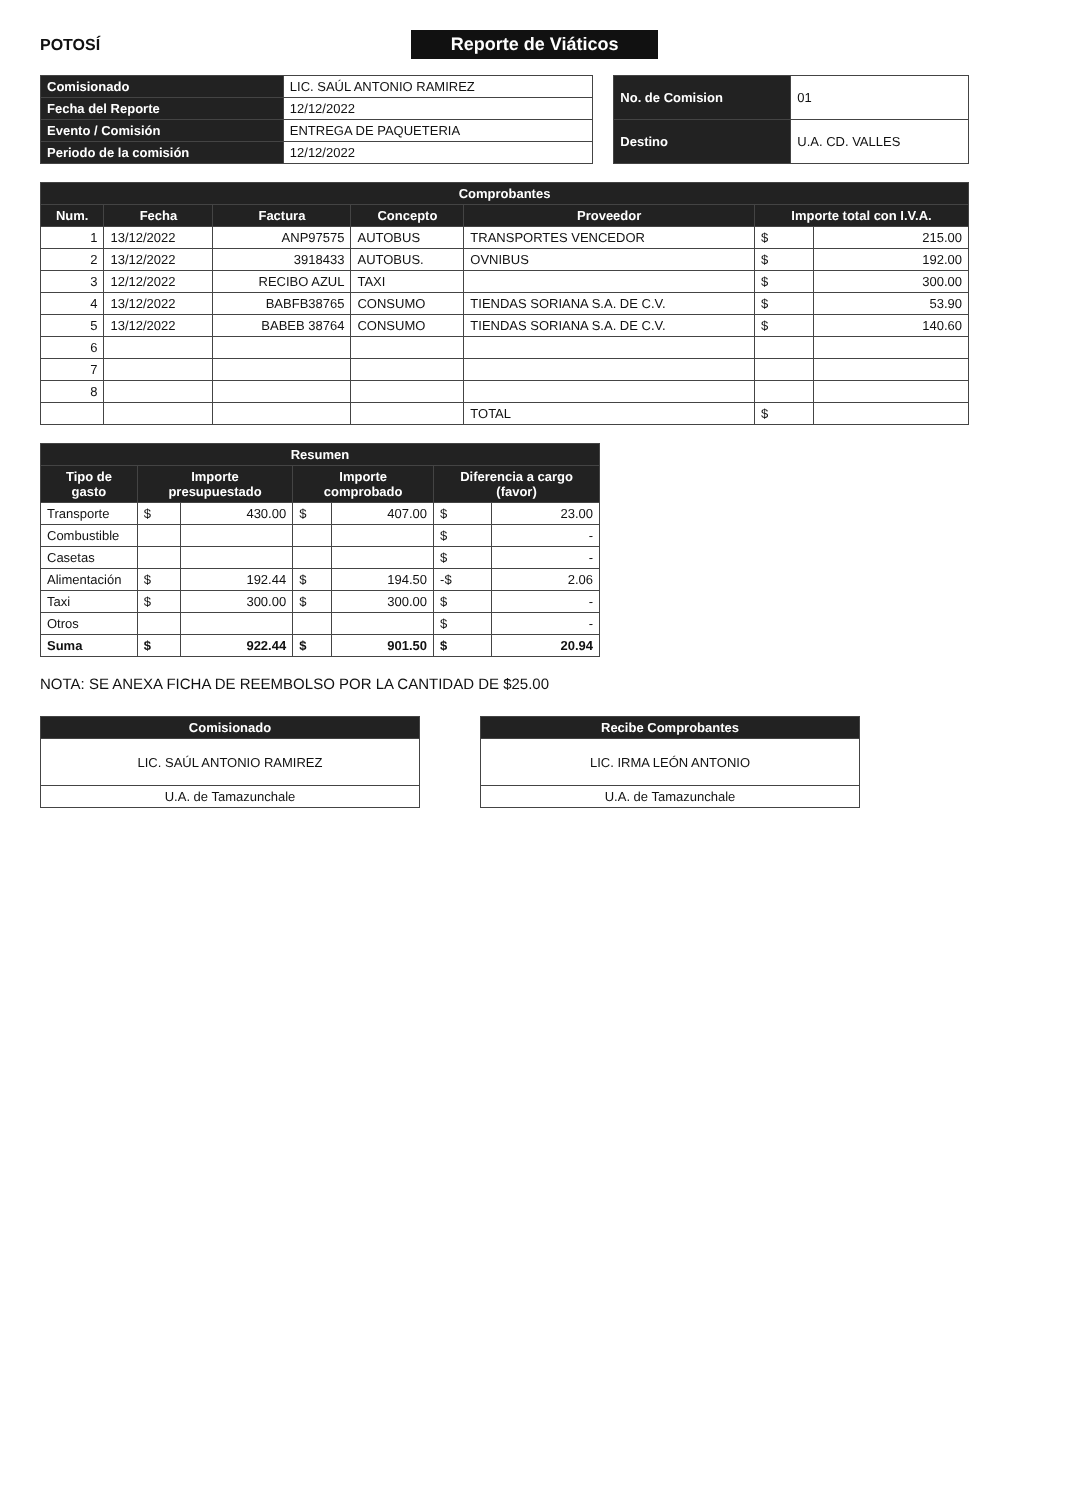POTOSÍ
Reporte de Viáticos
| Comisionado | LIC. SAÚL ANTONIO RAMIREZ |
| Fecha del Reporte | 12/12/2022 |
| Evento / Comisión | ENTREGA DE PAQUETERIA |
| Periodo de la comisión | 12/12/2022 |
| No. de Comision | 01 |
| Destino | U.A. CD. VALLES |
| Comprobantes | | | | | | |
| --- | --- | --- | --- | --- | --- | --- |
| Num. | Fecha | Factura | Concepto | Proveedor | Importe total con I.V.A. | |
| 1 | 13/12/2022 | ANP97575 | AUTOBUS | TRANSPORTES VENCEDOR | $ | 215.00 |
| 2 | 13/12/2022 | 3918433 | AUTOBUS. | OVNIBUS | $ | 192.00 |
| 3 | 12/12/2022 | RECIBO AZUL | TAXI | | $ | 300.00 |
| 4 | 13/12/2022 | BABFB38765 | CONSUMO | TIENDAS SORIANA S.A. DE C.V. | $ | 53.90 |
| 5 | 13/12/2022 | BABEB 38764 | CONSUMO | TIENDAS SORIANA S.A. DE C.V. | $ | 140.60 |
| 6 | | | | | | |
| 7 | | | | | | |
| 8 | | | | | | |
| | | | | TOTAL | $ | |
| Resumen | | | | | | |
| --- | --- | --- | --- | --- | --- | --- |
| Tipo de gasto | Importe presupuestado | | Importe comprobado | | Diferencia a cargo (favor) | |
| Transporte | $ | 430.00 | $ | 407.00 | $ | 23.00 |
| Combustible | | | | | $ | - |
| Casetas | | | | | $ | - |
| Alimentación | $ | 192.44 | $ | 194.50 | -$ | 2.06 |
| Taxi | $ | 300.00 | $ | 300.00 | $ | - |
| Otros | | | | | $ | - |
| Suma | $ | 922.44 | $ | 901.50 | $ | 20.94 |
NOTA: SE ANEXA FICHA DE REEMBOLSO POR LA CANTIDAD DE $25.00
| Comisionado |
| --- |
| LIC. SAÚL ANTONIO RAMIREZ |
| U.A. de Tamazunchale |
| Recibe Comprobantes |
| --- |
| LIC. IRMA LEÓN ANTONIO |
| U.A. de Tamazunchale |